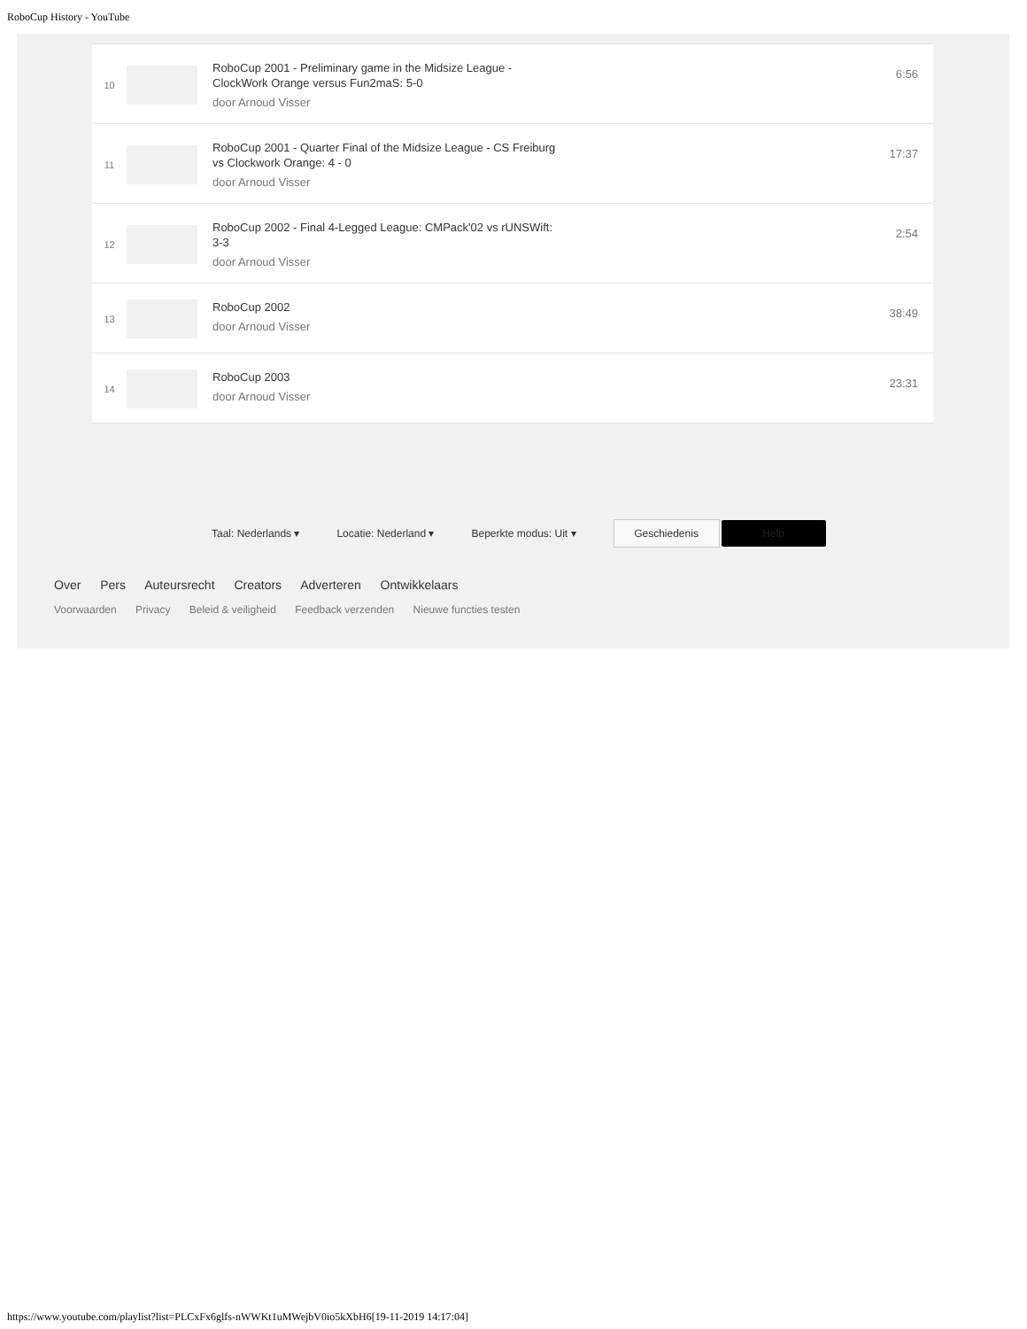RoboCup History - YouTube
10
RoboCup 2001 - Preliminary game in the Midsize League - ClockWork Orange versus Fun2maS: 5-0
door Arnoud Visser
6:56
11
RoboCup 2001 - Quarter Final of the Midsize League - CS Freiburg vs Clockwork Orange: 4 - 0
door Arnoud Visser
17:37
12
RoboCup 2002 - Final 4-Legged League: CMPack'02 vs rUNSWift: 3-3
door Arnoud Visser
2:54
13
RoboCup 2002
door Arnoud Visser
38:49
14
RoboCup 2003
door Arnoud Visser
23:31
Taal: Nederlands ▾ Locatie: Nederland ▾ Beperkte modus: Uit ▾
Geschiedenis Help
Over Pers Auteursrecht Creators Adverteren Ontwikkelaars
Voorwaarden Privacy Beleid & veiligheid Feedback verzenden Nieuwe functies testen
https://www.youtube.com/playlist?list=PLCxFx6glfs-nWWKt1uMWejbV0io5kXbH6[19-11-2019 14:17:04]